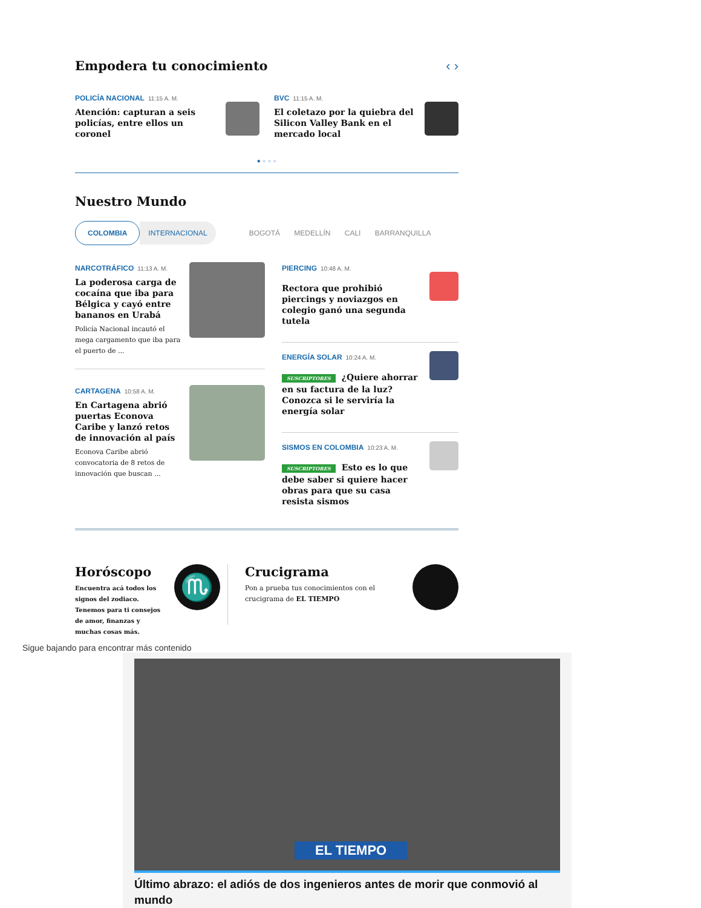Empodera tu conocimiento ‹ ›
POLICÍA NACIONAL 11:15 A. M.
Atención: capturan a seis policías, entre ellos un coronel
BVC 11:15 A. M.
El coletazo por la quiebra del Silicon Valley Bank en el mercado local
● ● ● ●
Nuestro Mundo
COLOMBIA INTERNACIONAL BOGOTÁ MEDELLÍN CALI BARRANQUILLA
NARCOTRÁFICO 11:13 A. M.
La poderosa carga de cocaína que iba para Bélgica y cayó entre bananos en Urabá
Policía Nacional incautó el mega cargamento que iba para el puerto de ...
CARTAGENA 10:58 A. M.
En Cartagena abrió puertas Econova Caribe y lanzó retos de innovación al país
Econova Caribe abrió convocatoria de 8 retos de innovación que buscan ...
PIERCING 10:48 A. M.
Rectora que prohibió piercings y noviazgos en colegio ganó una segunda tutela
ENERGÍA SOLAR 10:24 A. M.
SUSCRIPTORES ¿Quiere ahorrar en su factura de la luz? Conozca si le serviría la energía solar
SISMOS EN COLOMBIA 10:23 A. M.
SUSCRIPTORES Esto es lo que debe saber si quiere hacer obras para que su casa resista sismos
Horóscopo
Encuentra acá todos los signos del zodiaco. Tenemos para ti consejos de amor, finanzas y muchas cosas más.
♏
Crucigrama
Pon a prueba tus conocimientos con el crucigrama de EL TIEMPO
Sigue bajando para encontrar más contenido
EL TIEMPO
Último abrazo: el adiós de dos ingenieros antes de morir que conmovió al mundo